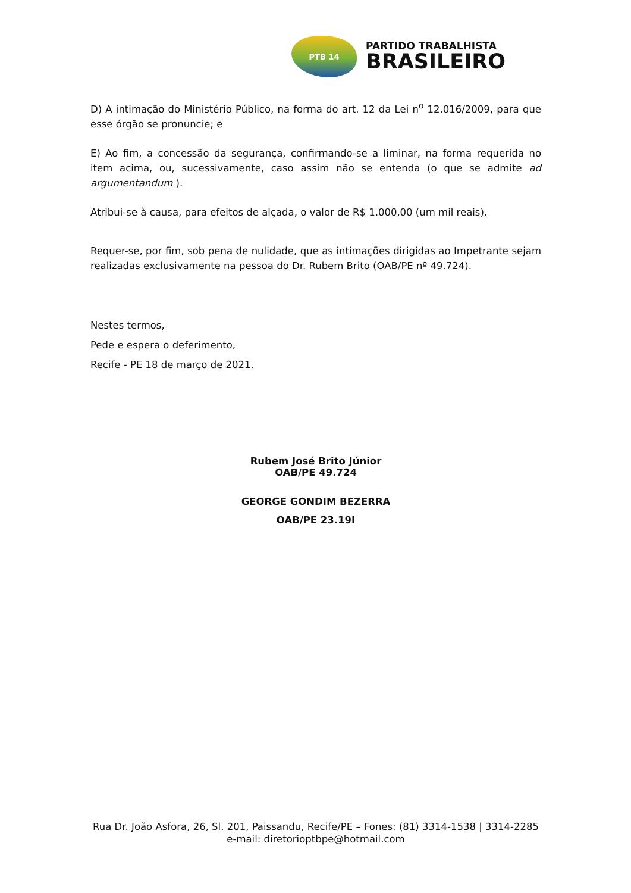PTB 14
PARTIDO TRABALHISTA
BRASILEIRO
D) A intimação do Ministério Público, na forma do art. 12 da Lei n<sup>o</sup> 12.016/2009, para que esse órgão se pronuncie; e
E) Ao fim, a concessão da segurança, confirmando-se a liminar, na forma requerida no item acima, ou, sucessivamente, caso assim não se entenda (o que se admite ad argumentandum ).
Atribui-se à causa, para efeitos de alçada, o valor de R$ 1.000,00 (um mil reais).
Requer-se, por fim, sob pena de nulidade, que as intimações dirigidas ao Impetrante sejam realizadas exclusivamente na pessoa do Dr. Rubem Brito (OAB/PE nº 49.724).
Nestes termos,
Pede e espera o deferimento,
Recife - PE 18 de março de 2021.
Rubem José Brito Júnior
OAB/PE 49.724
GEORGE GONDIM BEZERRA
OAB/PE 23.19I
Rua Dr. João Asfora, 26, Sl. 201, Paissandu, Recife/PE – Fones: (81) 3314-1538 | 3314-2285
e-mail: diretorioptbpe@hotmail.com